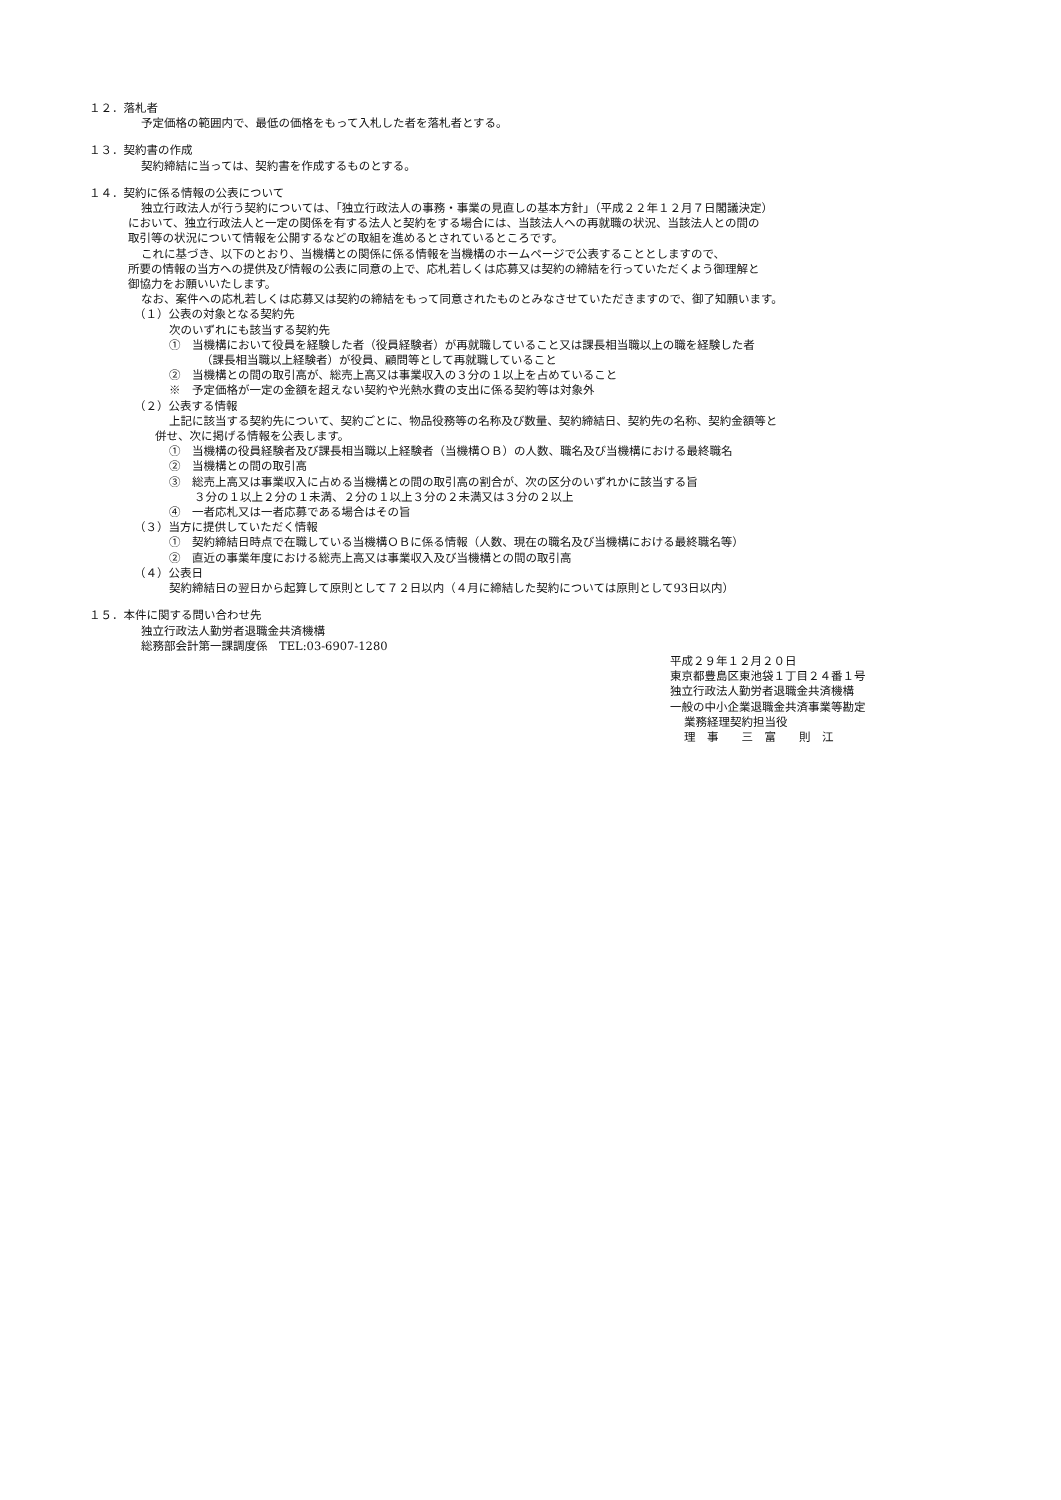１２．落札者
予定価格の範囲内で、最低の価格をもって入札した者を落札者とする。
１３．契約書の作成
契約締結に当っては、契約書を作成するものとする。
１４．契約に係る情報の公表について
独立行政法人が行う契約については、「独立行政法人の事務・事業の見直しの基本方針」（平成２２年１２月７日閣議決定）
において、独立行政法人と一定の関係を有する法人と契約をする場合には、当該法人への再就職の状況、当該法人との間の
取引等の状況について情報を公開するなどの取組を進めるとされているところです。
これに基づき、以下のとおり、当機構との関係に係る情報を当機構のホームページで公表することとしますので、
所要の情報の当方への提供及び情報の公表に同意の上で、応札若しくは応募又は契約の締結を行っていただくよう御理解と
御協力をお願いいたします。
なお、案件への応札若しくは応募又は契約の締結をもって同意されたものとみなさせていただきますので、御了知願います。
（１）公表の対象となる契約先
次のいずれにも該当する契約先
①　当機構において役員を経験した者（役員経験者）が再就職していること又は課長相当職以上の職を経験した者
（課長相当職以上経験者）が役員、顧問等として再就職していること
②　当機構との間の取引高が、総売上高又は事業収入の３分の１以上を占めていること
※　予定価格が一定の金額を超えない契約や光熱水費の支出に係る契約等は対象外
（２）公表する情報
上記に該当する契約先について、契約ごとに、物品役務等の名称及び数量、契約締結日、契約先の名称、契約金額等と
併せ、次に掲げる情報を公表します。
①　当機構の役員経験者及び課長相当職以上経験者（当機構ＯＢ）の人数、職名及び当機構における最終職名
②　当機構との間の取引高
③　総売上高又は事業収入に占める当機構との間の取引高の割合が、次の区分のいずれかに該当する旨
３分の１以上２分の１未満、２分の１以上３分の２未満又は３分の２以上
④　一者応札又は一者応募である場合はその旨
（３）当方に提供していただく情報
①　契約締結日時点で在職している当機構ＯＢに係る情報（人数、現在の職名及び当機構における最終職名等）
②　直近の事業年度における総売上高又は事業収入及び当機構との間の取引高
（４）公表日
契約締結日の翌日から起算して原則として７２日以内（４月に締結した契約については原則として93日以内）
１５．本件に関する問い合わせ先
独立行政法人勤労者退職金共済機構
総務部会計第一課調度係　TEL:03-6907-1280
平成２９年１２月２０日
東京都豊島区東池袋１丁目２４番１号
独立行政法人勤労者退職金共済機構
一般の中小企業退職金共済事業等勘定
業務経理契約担当役
理　事　　三　富　　則　江